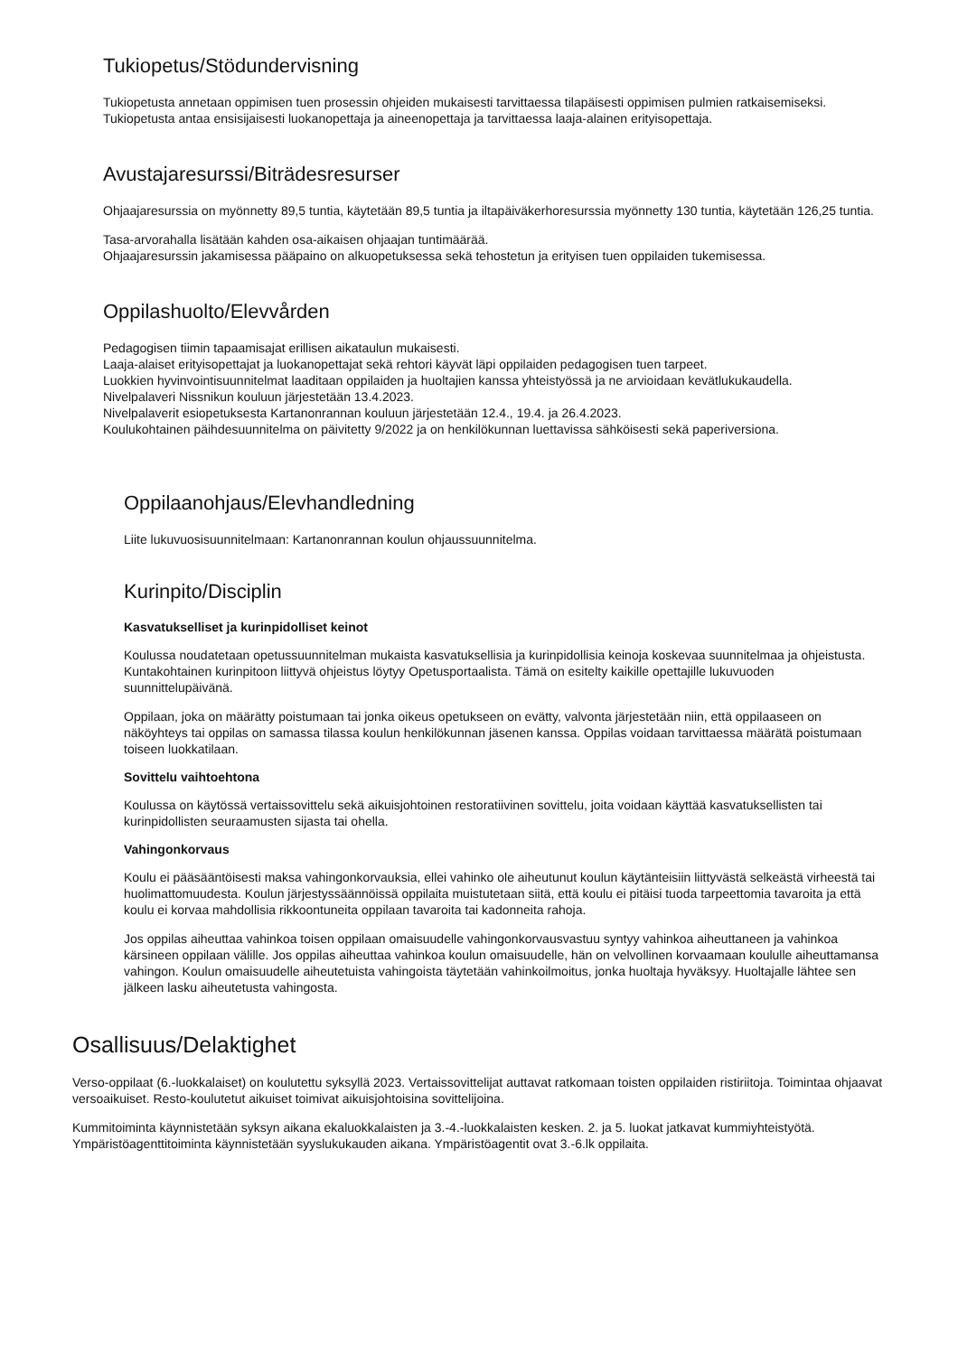Tukiopetus/Stödundervisning
Tukiopetusta annetaan oppimisen tuen prosessin ohjeiden mukaisesti tarvittaessa tilapäisesti oppimisen pulmien ratkaisemiseksi. Tukiopetusta antaa ensisijaisesti luokanopettaja ja aineenopettaja ja tarvittaessa laaja-alainen erityisopettaja.
Avustajaresurssi/Biträdesresurser
Ohjaajaresurssia on myönnetty 89,5 tuntia, käytetään 89,5 tuntia ja iltapäiväkerhoresurssia myönnetty 130 tuntia, käytetään 126,25 tuntia.
Tasa-arvorahalla lisätään kahden osa-aikaisen ohjaajan tuntimäärää.
Ohjaajaresurssin jakamisessa pääpaino on alkuopetuksessa sekä tehostetun ja erityisen tuen oppilaiden tukemisessa.
Oppilashuolto/Elevvården
Pedagogisen tiimin tapaamisajat erillisen aikataulun mukaisesti.
Laaja-alaiset erityisopettajat ja luokanopettajat sekä rehtori käyvät läpi oppilaiden pedagogisen tuen tarpeet.
Luokkien hyvinvointisuunnitelmat laaditaan oppilaiden ja huoltajien kanssa yhteistyössä ja ne arvioidaan kevätlukukaudella.
Nivelpalaveri Nissnikun kouluun järjestetään 13.4.2023.
Nivelpalaverit esiopetuksesta Kartanonrannan kouluun järjestetään 12.4., 19.4. ja 26.4.2023.
Koulukohtainen päihdesuunnitelma on päivitetty 9/2022 ja on henkilökunnan luettavissa sähköisesti sekä paperiversiona.
Oppilaanohjaus/Elevhandledning
Liite lukuvuosisuunnitelmaan: Kartanonrannan koulun ohjaussuunnitelma.
Kurinpito/Disciplin
Kasvatukselliset ja kurinpidolliset keinot
Koulussa noudatetaan opetussuunnitelman mukaista kasvatuksellisia ja kurinpidollisia keinoja koskevaa suunnitelmaa ja ohjeistusta. Kuntakohtainen kurinpitoon liittyvä ohjeistus löytyy Opetusportaalista. Tämä on esitelty kaikille opettajille lukuvuoden suunnittelupäivänä.
Oppilaan, joka on määrätty poistumaan tai jonka oikeus opetukseen on evätty, valvonta järjestetään niin, että oppilaaseen on näköyhteys tai oppilas on samassa tilassa koulun henkilökunnan jäsenen kanssa. Oppilas voidaan tarvittaessa määrätä poistumaan toiseen luokkatilaan.
Sovittelu vaihtoehtona
Koulussa on käytössä vertaissovittelu sekä aikuisjohtoinen restoratiivinen sovittelu, joita voidaan käyttää kasvatuksellisten tai kurinpidollisten seuraamusten sijasta tai ohella.
Vahingonkorvaus
Koulu ei pääsääntöisesti maksa vahingonkorvauksia, ellei vahinko ole aiheutunut koulun käytänteisiin liittyvästä selkeästä virheestä tai huolimattomuudesta. Koulun järjestyssäännöissä oppilaita muistutetaan siitä, että koulu ei pitäisi tuoda tarpeettomia tavaroita ja että koulu ei korvaa mahdollisia rikkoontuneita oppilaan tavaroita tai kadonneita rahoja.
Jos oppilas aiheuttaa vahinkoa toisen oppilaan omaisuudelle vahingonkorvausvastuu syntyy vahinkoa aiheuttaneen ja vahinkoa kärsineen oppilaan välille. Jos oppilas aiheuttaa vahinkoa koulun omaisuudelle, hän on velvollinen korvaamaan koululle aiheuttamansa vahingon. Koulun omaisuudelle aiheutetuista vahingoista täytetään vahinkoilmoitus, jonka huoltaja hyväksyy. Huoltajalle lähtee sen jälkeen lasku aiheutetusta vahingosta.
Osallisuus/Delaktighet
Verso-oppilaat (6.-luokkalaiset) on koulutettu syksyllä 2023. Vertaissovittelijat auttavat ratkomaan toisten oppilaiden ristiriitoja. Toimintaa ohjaavat versoaikuiset. Resto-koulutetut aikuiset toimivat aikuisjohtoisina sovittelijoina.
Kummitoiminta käynnistetään syksyn aikana ekaluokkalaisten ja 3.-4.-luokkalaisten kesken. 2. ja 5. luokat jatkavat kummiyhteistyötä.
Ympäristöagenttitoiminta käynnistetään syyslukukauden aikana. Ympäristöagentit ovat 3.-6.lk oppilaita.